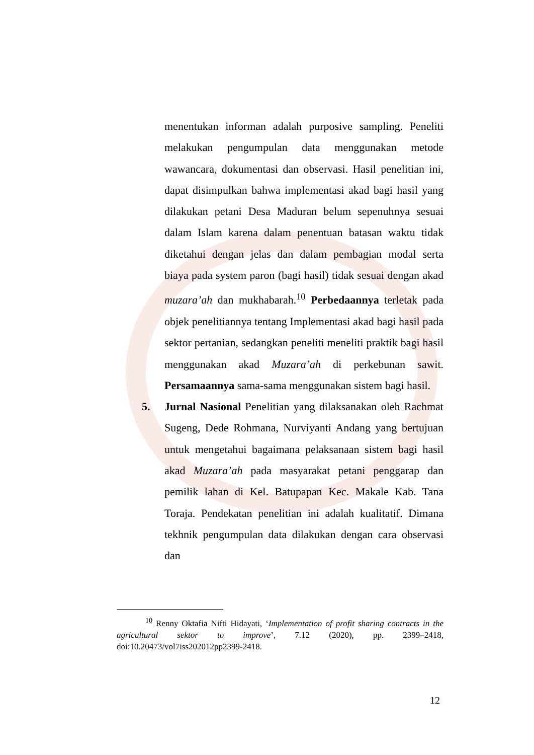menentukan informan adalah purposive sampling. Peneliti melakukan pengumpulan data menggunakan metode wawancara, dokumentasi dan observasi. Hasil penelitian ini, dapat disimpulkan bahwa implementasi akad bagi hasil yang dilakukan petani Desa Maduran belum sepenuhnya sesuai dalam Islam karena dalam penentuan batasan waktu tidak diketahui dengan jelas dan dalam pembagian modal serta biaya pada system paron (bagi hasil) tidak sesuai dengan akad muzara’ah dan mukhabarah.<sup>10</sup> Perbedaannya terletak pada objek penelitiannya tentang Implementasi akad bagi hasil pada sektor pertanian, sedangkan peneliti meneliti praktik bagi hasil menggunakan akad Muzara’ah di perkebunan sawit. Persamaannya sama-sama menggunakan sistem bagi hasil.
5. Jurnal Nasional Penelitian yang dilaksanakan oleh Rachmat Sugeng, Dede Rohmana, Nurviyanti Andang yang bertujuan untuk mengetahui bagaimana pelaksanaan sistem bagi hasil akad Muzara’ah pada masyarakat petani penggarap dan pemilik lahan di Kel. Batupapan Kec. Makale Kab. Tana Toraja. Pendekatan penelitian ini adalah kualitatif. Dimana tekhnik pengumpulan data dilakukan dengan cara observasi dan
<sup>10</sup> Renny Oktafia Nifti Hidayati, ‘Implementation of profit sharing contracts in the agricultural sektor to improve’, 7.12 (2020), pp. 2399–2418, doi:10.20473/vol7iss202012pp2399-2418.
12